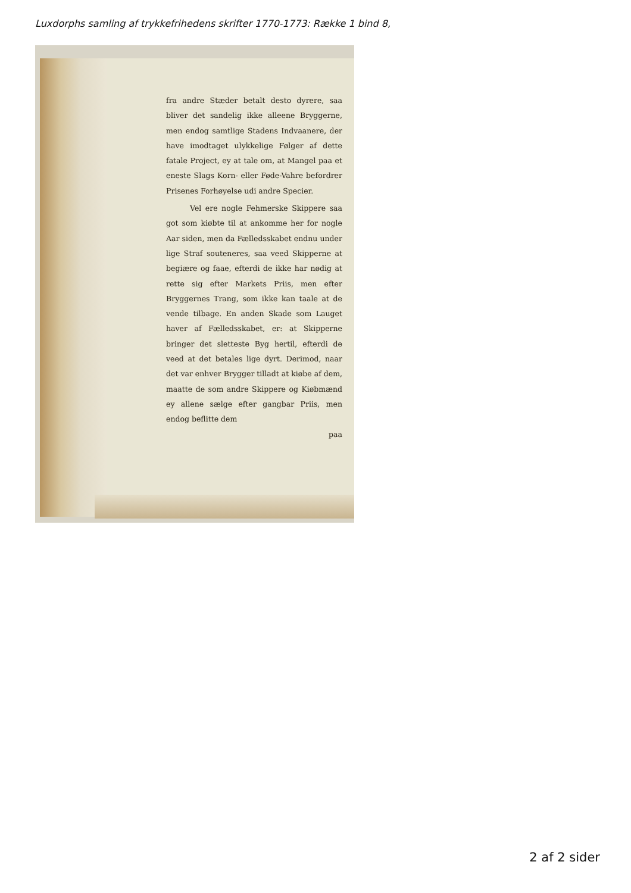Luxdorphs samling af trykkefrihedens skrifter 1770-1773: Række 1 bind 8,
fra andre Stæder betalt desto dyrere, saa bliver det sandelig ikke alleene Bryggerne, men endog samtlige Stadens Indvaanere, der have imodtaget ulykkelige Følger af dette fatale Project, ey at tale om, at Mangel paa et eneste Slags Korn- eller Føde-Vahre befordrer Prisenes Forhøyelse udi andre Specier.
Vel ere nogle Fehmerske Skippere saa got som kiøbte til at ankomme her for nogle Aar siden, men da Fælledsskabet endnu under lige Straf souteneres, saa veed Skipperne at begiære og faae, efterdi de ikke har nødig at rette sig efter Markets Priis, men efter Bryggernes Trang, som ikke kan taale at de vende tilbage. En anden Skade som Lauget haver af Fælledsskabet, er: at Skipperne bringer det sletteste Byg hertil, efterdi de veed at det betales lige dyrt. Derimod, naar det var enhver Brygger tilladt at kiøbe af dem, maatte de som andre Skippere og Kiøbmænd ey allene sælge efter gangbar Priis, men endog beflitte dem
paa
2 af 2 sider